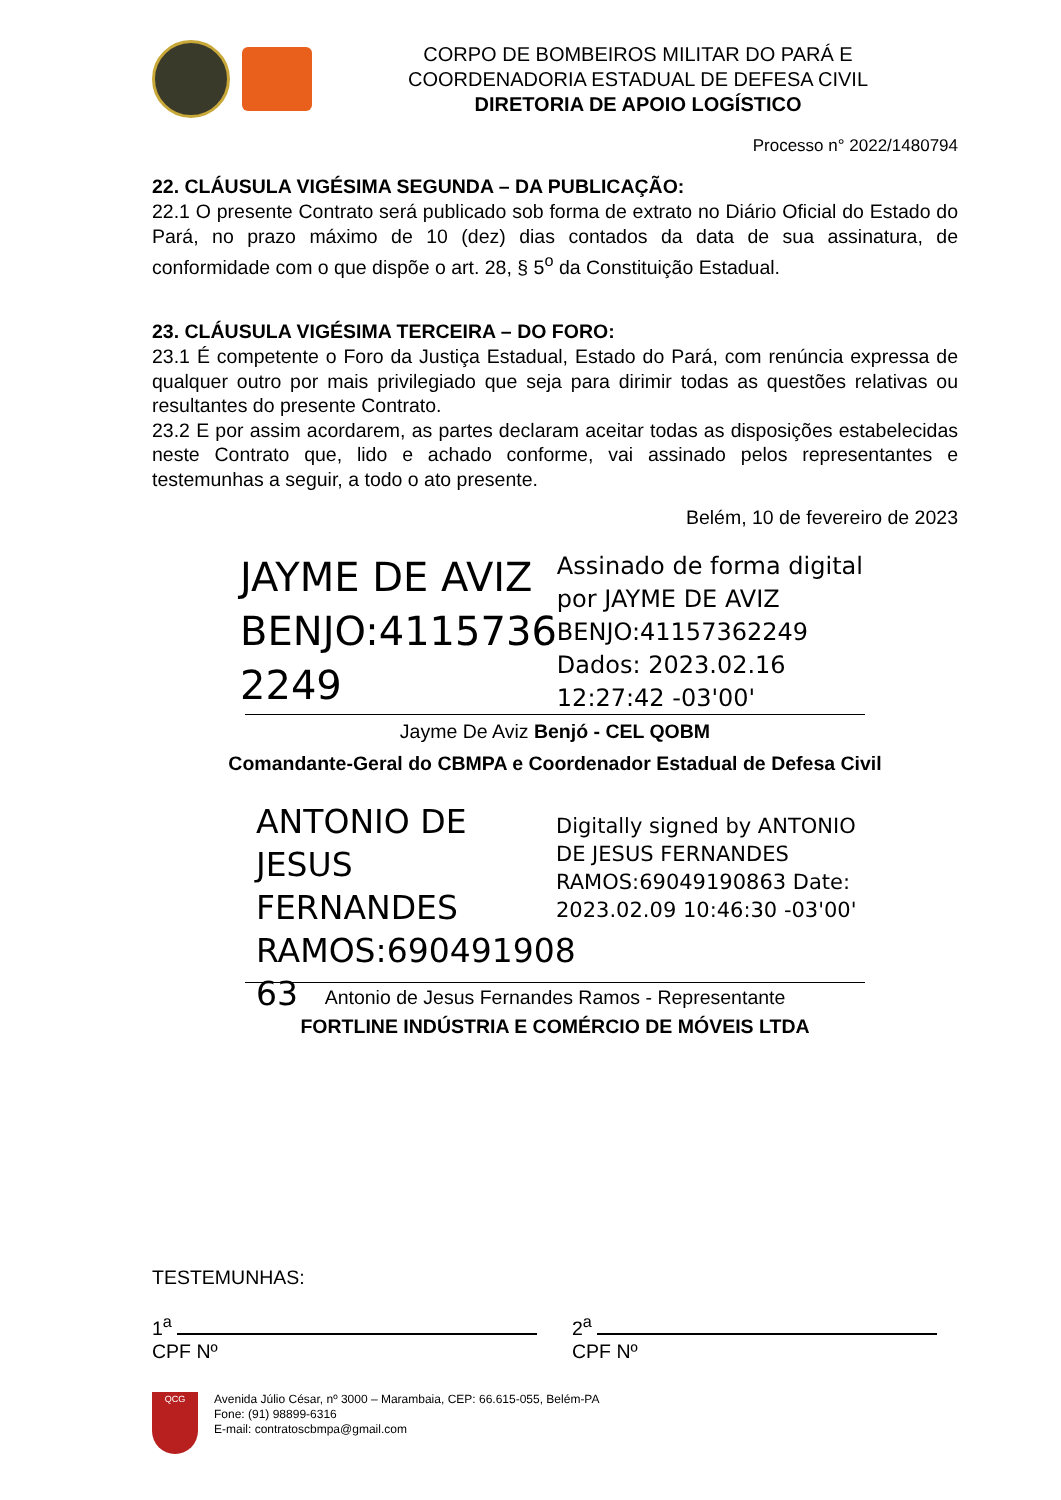CORPO DE BOMBEIROS MILITAR DO PARÁ E
COORDENADORIA ESTADUAL DE DEFESA CIVIL
DIRETORIA DE APOIO LOGÍSTICO
Processo n° 2022/1480794
22. CLÁUSULA VIGÉSIMA SEGUNDA – DA PUBLICAÇÃO:
22.1 O presente Contrato será publicado sob forma de extrato no Diário Oficial do Estado do Pará, no prazo máximo de 10 (dez) dias contados da data de sua assinatura, de conformidade com o que dispõe o art. 28, § 5<sup>o</sup> da Constituição Estadual.
23. CLÁUSULA VIGÉSIMA TERCEIRA – DO FORO:
23.1 É competente o Foro da Justiça Estadual, Estado do Pará, com renúncia expressa de qualquer outro por mais privilegiado que seja para dirimir todas as questões relativas ou resultantes do presente Contrato.
23.2 E por assim acordarem, as partes declaram aceitar todas as disposições estabelecidas neste Contrato que, lido e achado conforme, vai assinado pelos representantes e testemunhas a seguir, a todo o ato presente.
Belém, 10 de fevereiro de 2023
JAYME DE AVIZ BENJO:4115736 2249
Assinado de forma digital por JAYME DE AVIZ BENJO:41157362249 Dados: 2023.02.16 12:27:42 -03'00'
Jayme De Aviz Benjó - CEL QOBM
Comandante-Geral do CBMPA e Coordenador Estadual de Defesa Civil
ANTONIO DE JESUS FERNANDES RAMOS:690491908 63
Digitally signed by ANTONIO DE JESUS FERNANDES RAMOS:69049190863 Date: 2023.02.09 10:46:30 -03'00'
Antonio de Jesus Fernandes Ramos - Representante
FORTLINE INDÚSTRIA E COMÉRCIO DE MÓVEIS LTDA
TESTEMUNHAS:
1<sup>a</sup>
CPF Nº
2<sup>a</sup>
CPF Nº
QCG
Avenida Júlio César, nº 3000 – Marambaia, CEP: 66.615-055, Belém-PA
Fone: (91) 98899-6316
E-mail: contratoscbmpa@gmail.com